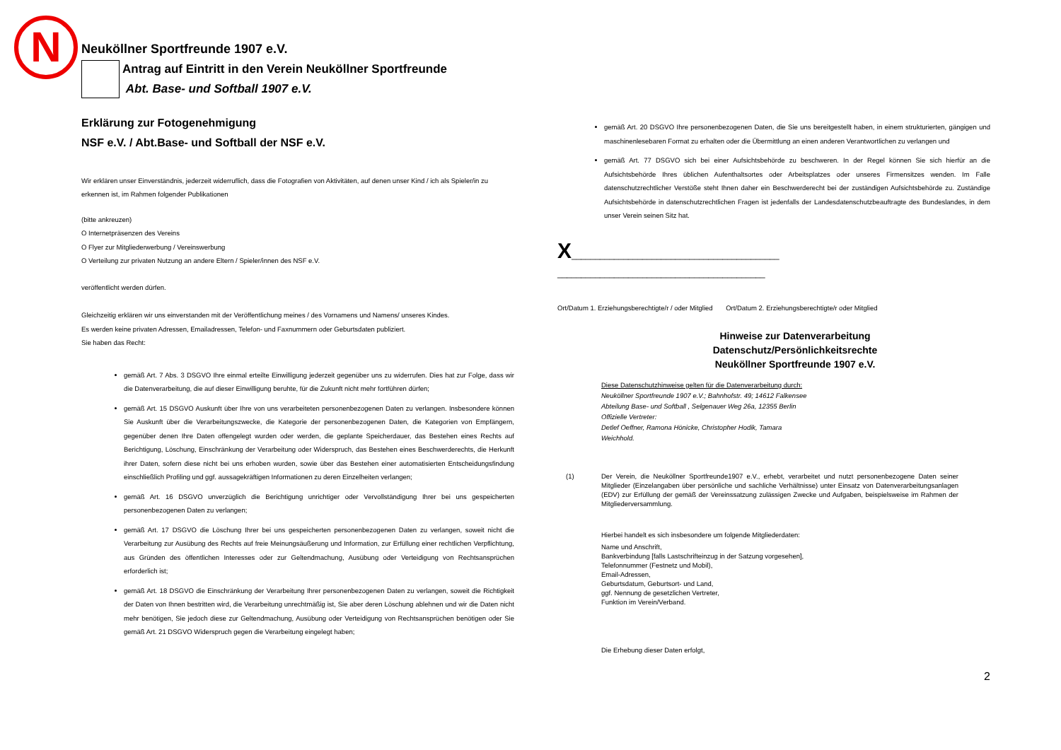N
Neuköllner Sportfreunde 1907 e.V.
Antrag auf Eintritt in den Verein Neuköllner Sportfreunde
Abt. Base- und Softball 1907 e.V.
Erklärung zur Fotogenehmigung
NSF e.V. / Abt.Base- und Softball der NSF e.V.
Wir erklären unser Einverständnis, jederzeit widerruflich, dass die Fotografien von Aktivitäten, auf denen unser Kind / ich als Spieler/in zu erkennen ist, im Rahmen folgender Publikationen
(bitte ankreuzen)
O Internetpräsenzen des Vereins
O Flyer zur Mitgliederwerbung / Vereinswerbung
O Verteilung zur privaten Nutzung an andere Eltern / Spieler/innen des NSF e.V.
veröffentlicht werden dürfen.
Gleichzeitig erklären wir uns einverstanden mit der Veröffentlichung meines / des Vornamens und Namens/ unseres Kindes.
Es werden keine privaten Adressen, Emailadressen, Telefon- und Faxnummern oder Geburtsdaten publiziert.
Sie haben das Recht:
gemäß Art. 7 Abs. 3 DSGVO Ihre einmal erteilte Einwilligung jederzeit gegenüber uns zu widerrufen. Dies hat zur Folge, dass wir die Datenverarbeitung, die auf dieser Einwilligung beruhte, für die Zukunft nicht mehr fortführen dürfen;
gemäß Art. 15 DSGVO Auskunft über Ihre von uns verarbeiteten personenbezogenen Daten zu verlangen. Insbesondere können Sie Auskunft über die Verarbeitungszwecke, die Kategorie der personenbezogenen Daten, die Kategorien von Empfängern, gegenüber denen Ihre Daten offengelegt wurden oder werden, die geplante Speicherdauer, das Bestehen eines Rechts auf Berichtigung, Löschung, Einschränkung der Verarbeitung oder Widerspruch, das Bestehen eines Beschwerderechts, die Herkunft ihrer Daten, sofern diese nicht bei uns erhoben wurden, sowie über das Bestehen einer automatisierten Entscheidungsfindung einschließlich Profiling und ggf. aussagekräftigen Informationen zu deren Einzelheiten verlangen;
gemäß Art. 16 DSGVO unverzüglich die Berichtigung unrichtiger oder Vervollständigung Ihrer bei uns gespeicherten personenbezogenen Daten zu verlangen;
gemäß Art. 17 DSGVO die Löschung Ihrer bei uns gespeicherten personenbezogenen Daten zu verlangen, soweit nicht die Verarbeitung zur Ausübung des Rechts auf freie Meinungsäußerung und Information, zur Erfüllung einer rechtlichen Verpflichtung, aus Gründen des öffentlichen Interesses oder zur Geltendmachung, Ausübung oder Verteidigung von Rechtsansprüchen erforderlich ist;
gemäß Art. 18 DSGVO die Einschränkung der Verarbeitung Ihrer personenbezogenen Daten zu verlangen, soweit die Richtigkeit der Daten von Ihnen bestritten wird, die Verarbeitung unrechtmäßig ist, Sie aber deren Löschung ablehnen und wir die Daten nicht mehr benötigen, Sie jedoch diese zur Geltendmachung, Ausübung oder Verteidigung von Rechtsansprüchen benötigen oder Sie gemäß Art. 21 DSGVO Widerspruch gegen die Verarbeitung eingelegt haben;
gemäß Art. 20 DSGVO Ihre personenbezogenen Daten, die Sie uns bereitgestellt haben, in einem strukturierten, gängigen und maschinenlesebaren Format zu erhalten oder die Übermittlung an einen anderen Verantwortlichen zu verlangen und
gemäß Art. 77 DSGVO sich bei einer Aufsichtsbehörde zu beschweren. In der Regel können Sie sich hierfür an die Aufsichtsbehörde Ihres üblichen Aufenthaltsortes oder Arbeitsplatzes oder unseres Firmensitzes wenden. Im Falle datenschutzrechtlicher Verstöße steht Ihnen daher ein Beschwerderecht bei der zuständigen Aufsichtsbehörde zu. Zuständige Aufsichtsbehörde in datenschutzrechtlichen Fragen ist jedenfalls der Landesdatenschutzbeauftragte des Bundeslandes, in dem unser Verein seinen Sitz hat.
X____________________________________________ ____________________________________________
Ort/Datum 1. Erziehungsberechtigte/r / oder Mitglied Ort/Datum 2. Erziehungsberechtigte/r oder Mitglied
Hinweise zur Datenverarbeitung
Datenschutz/Persönlichkeitsrechte
Neuköllner Sportfreunde 1907 e.V.
Diese Datenschutzhinweise gelten für die Datenverarbeitung durch:
Neuköllner Sportfreunde 1907 e.V.; Bahnhofstr. 49; 14612 Falkensee
Abteilung Base- und Softball , Selgenauer Weg 26a, 12355 Berlin
Offizielle Vertreter:
Detlef Oeffner, Ramona Hönicke, Christopher Hodik, Tamara
Weichhold.
(1) Der Verein, die Neuköllner Sportfreunde1907 e.V., erhebt, verarbeitet und nutzt personenbezogene Daten seiner Mitglieder (Einzelangaben über persönliche und sachliche Verhältnisse) unter Einsatz von Datenverarbeitungsanlagen (EDV) zur Erfüllung der gemäß der Vereinssatzung zulässigen Zwecke und Aufgaben, beispielsweise im Rahmen der Mitgliederversammlung.
Hierbei handelt es sich insbesondere um folgende Mitgliederdaten:
Name und Anschrift,
Bankverbindung [falls Lastschrifteinzug in der Satzung vorgesehen],
Telefonnummer (Festnetz und Mobil),
Email-Adressen,
Geburtsdatum, Geburtsort- und Land,
ggf. Nennung de gesetzlichen Vertreter,
Funktion im Verein/Verband.
Die Erhebung dieser Daten erfolgt,
2